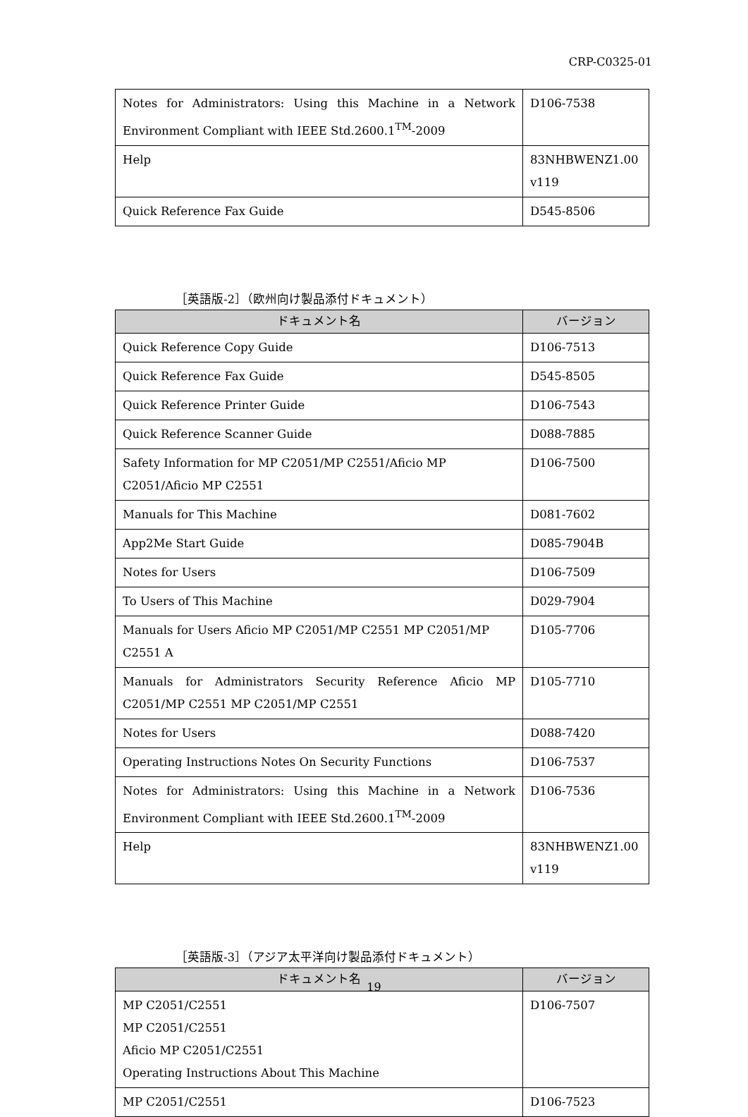CRP-C0325-01
| Notes for Administrators: Using this Machine in a Network Environment Compliant with IEEE Std.2600.1<sup>TM</sup>-2009 | D106-7538 |
| Help | 83NHBWENZ1.00 v119 |
| Quick Reference Fax Guide | D545-8506 |
［英語版-2］（欧州向け製品添付ドキュメント）
| ドキュメント名 | バージョン |
| --- | --- |
| Quick Reference Copy Guide | D106-7513 |
| Quick Reference Fax Guide | D545-8505 |
| Quick Reference Printer Guide | D106-7543 |
| Quick Reference Scanner Guide | D088-7885 |
| Safety Information for MP C2051/MP C2551/Aficio MP C2051/Aficio MP C2551 | D106-7500 |
| Manuals for This Machine | D081-7602 |
| App2Me Start Guide | D085-7904B |
| Notes for Users | D106-7509 |
| To Users of This Machine | D029-7904 |
| Manuals for Users Aficio MP C2051/MP C2551 MP C2051/MP C2551 A | D105-7706 |
| Manuals for Administrators Security Reference Aficio MP C2051/MP C2551 MP C2051/MP C2551 | D105-7710 |
| Notes for Users | D088-7420 |
| Operating Instructions Notes On Security Functions | D106-7537 |
| Notes for Administrators: Using this Machine in a Network Environment Compliant with IEEE Std.2600.1<sup>TM</sup>-2009 | D106-7536 |
| Help | 83NHBWENZ1.00 v119 |
［英語版-3］（アジア太平洋向け製品添付ドキュメント）
| ドキュメント名 | バージョン |
| --- | --- |
| MP C2051/C2551 MP C2051/C2551 Aficio MP C2051/C2551 Operating Instructions About This Machine | D106-7507 |
| MP C2051/C2551 | D106-7523 |
19